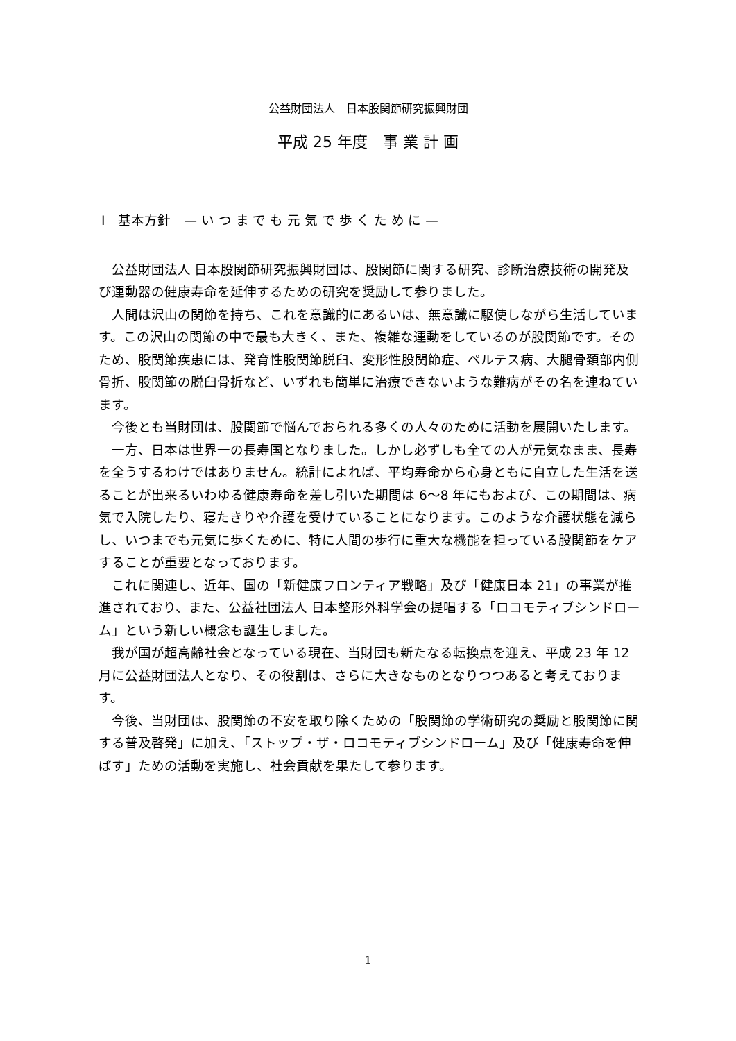公益財団法人　日本股関節研究振興財団
平成 25 年度　事 業 計 画
Ⅰ　基本方針　— い つ ま で も 元 気 で 歩 く た め に —
公益財団法人 日本股関節研究振興財団は、股関節に関する研究、診断治療技術の開発及び運動器の健康寿命を延伸するための研究を奨励して参りました。
人間は沢山の関節を持ち、これを意識的にあるいは、無意識に駆使しながら生活しています。この沢山の関節の中で最も大きく、また、複雑な運動をしているのが股関節です。そのため、股関節疾患には、発育性股関節脱臼、変形性股関節症、ペルテス病、大腿骨頚部内側骨折、股関節の脱臼骨折など、いずれも簡単に治療できないような難病がその名を連ねています。
今後とも当財団は、股関節で悩んでおられる多くの人々のために活動を展開いたします。
一方、日本は世界一の長寿国となりました。しかし必ずしも全ての人が元気なまま、長寿を全うするわけではありません。統計によれば、平均寿命から心身ともに自立した生活を送ることが出来るいわゆる健康寿命を差し引いた期間は 6～8 年にもおよび、この期間は、病気で入院したり、寝たきりや介護を受けていることになります。このような介護状態を減らし、いつまでも元気に歩くために、特に人間の歩行に重大な機能を担っている股関節をケアすることが重要となっております。
これに関連し、近年、国の「新健康フロンティア戦略」及び「健康日本 21」の事業が推進されており、また、公益社団法人 日本整形外科学会の提唱する「ロコモティブシンドローム」という新しい概念も誕生しました。
我が国が超高齢社会となっている現在、当財団も新たなる転換点を迎え、平成 23 年 12 月に公益財団法人となり、その役割は、さらに大きなものとなりつつあると考えております。
今後、当財団は、股関節の不安を取り除くための「股関節の学術研究の奨励と股関節に関する普及啓発」に加え、「ストップ・ザ・ロコモティブシンドローム」及び「健康寿命を伸ばす」ための活動を実施し、社会貢献を果たして参ります。
1